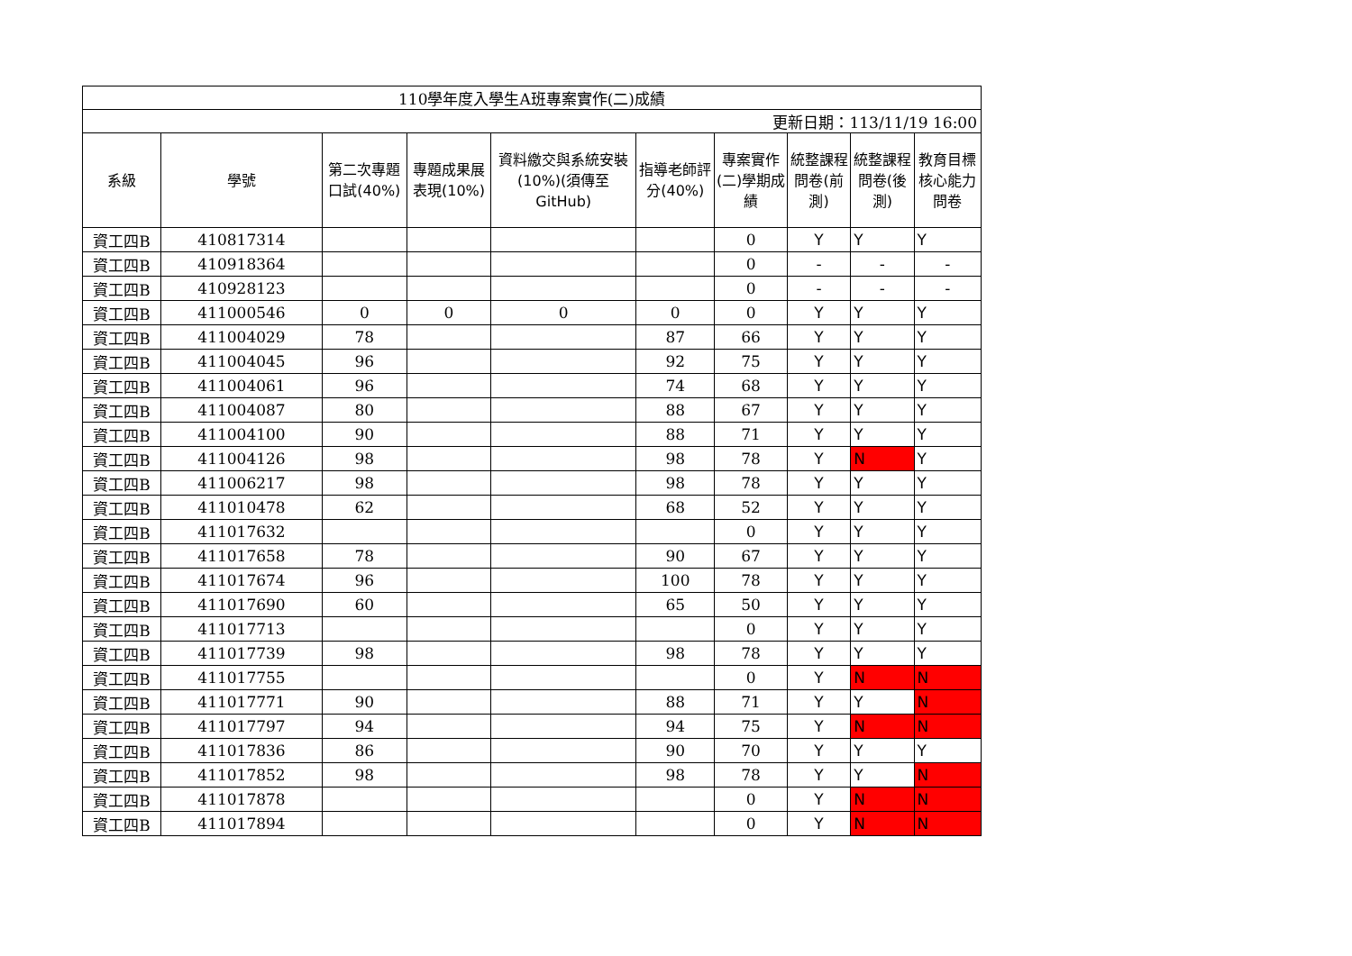| 110學年度入學生A班專案實作(二)成績 | | | | | | | | | |
| 更新日期：113/11/19 16:00 | | | | | | | | | |
| 系級 | 學號 | 第二次專題口試(40%) | 專題成果展表現(10%) | 資料繳交與系統安裝(10%)(須傳至GitHub) | 指導老師評分(40%) | 專案實作(二)學期成績 | 統整課程問卷(前測) | 統整課程問卷(後測) | 教育目標核心能力問卷 |
| 資工四B | 410817314 | | | | | 0 | Y | Y | Y |
| 資工四B | 410918364 | | | | | 0 | - | - | - |
| 資工四B | 410928123 | | | | | 0 | - | - | - |
| 資工四B | 411000546 | 0 | 0 | 0 | 0 | 0 | Y | Y | Y |
| 資工四B | 411004029 | 78 | | | 87 | 66 | Y | Y | Y |
| 資工四B | 411004045 | 96 | | | 92 | 75 | Y | Y | Y |
| 資工四B | 411004061 | 96 | | | 74 | 68 | Y | Y | Y |
| 資工四B | 411004087 | 80 | | | 88 | 67 | Y | Y | Y |
| 資工四B | 411004100 | 90 | | | 88 | 71 | Y | Y | Y |
| 資工四B | 411004126 | 98 | | | 98 | 78 | Y | N | Y |
| 資工四B | 411006217 | 98 | | | 98 | 78 | Y | Y | Y |
| 資工四B | 411010478 | 62 | | | 68 | 52 | Y | Y | Y |
| 資工四B | 411017632 | | | | | 0 | Y | Y | Y |
| 資工四B | 411017658 | 78 | | | 90 | 67 | Y | Y | Y |
| 資工四B | 411017674 | 96 | | | 100 | 78 | Y | Y | Y |
| 資工四B | 411017690 | 60 | | | 65 | 50 | Y | Y | Y |
| 資工四B | 411017713 | | | | | 0 | Y | Y | Y |
| 資工四B | 411017739 | 98 | | | 98 | 78 | Y | Y | Y |
| 資工四B | 411017755 | | | | | 0 | Y | N | N |
| 資工四B | 411017771 | 90 | | | 88 | 71 | Y | Y | N |
| 資工四B | 411017797 | 94 | | | 94 | 75 | Y | N | N |
| 資工四B | 411017836 | 86 | | | 90 | 70 | Y | Y | Y |
| 資工四B | 411017852 | 98 | | | 98 | 78 | Y | Y | N |
| 資工四B | 411017878 | | | | | 0 | Y | N | N |
| 資工四B | 411017894 | | | | | 0 | Y | N | N |